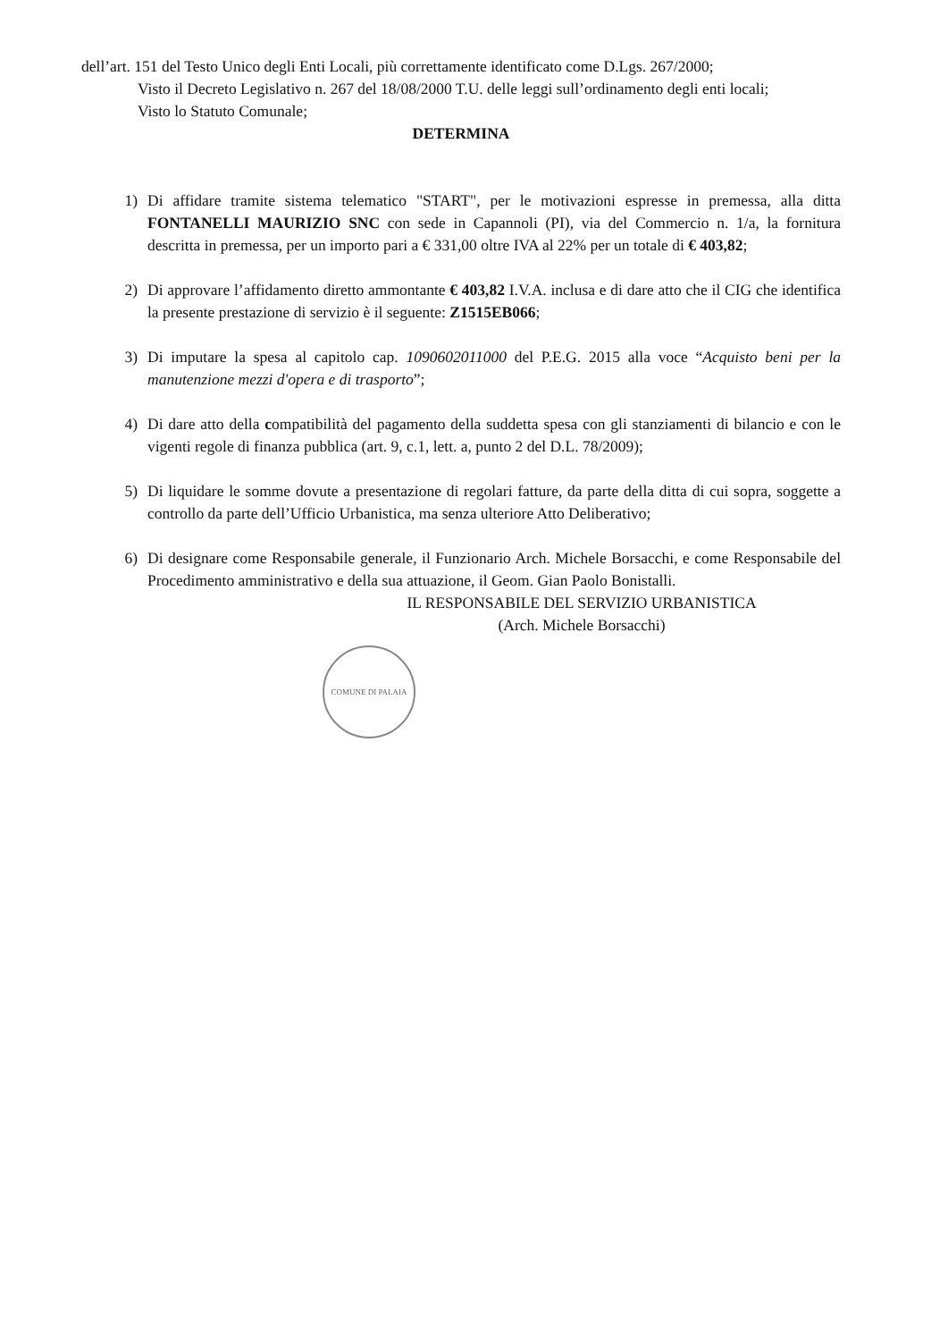dell’art. 151 del Testo Unico degli Enti Locali, più correttamente identificato come D.Lgs. 267/2000;
Visto il Decreto Legislativo n. 267 del 18/08/2000 T.U. delle leggi sull’ordinamento degli enti locali;
Visto lo Statuto Comunale;
DETERMINA
1) Di affidare tramite sistema telematico "START", per le motivazioni espresse in premessa, alla ditta FONTANELLI MAURIZIO SNC con sede in Capannoli (PI), via del Commercio n. 1/a, la fornitura descritta in premessa, per un importo pari a € 331,00 oltre IVA al 22% per un totale di € 403,82;
2) Di approvare l’affidamento diretto ammontante € 403,82 I.V.A. inclusa e di dare atto che il CIG che identifica la presente prestazione di servizio è il seguente: Z1515EB066;
3) Di imputare la spesa al capitolo cap. 1090602011000 del P.E.G. 2015 alla voce “Acquisto beni per la manutenzione mezzi d'opera e di trasporto”;
4) Di dare atto della compatibilità del pagamento della suddetta spesa con gli stanziamenti di bilancio e con le vigenti regole di finanza pubblica (art. 9, c.1, lett. a, punto 2 del D.L. 78/2009);
5) Di liquidare le somme dovute a presentazione di regolari fatture, da parte della ditta di cui sopra, soggette a controllo da parte dell’Ufficio Urbanistica, ma senza ulteriore Atto Deliberativo;
6) Di designare come Responsabile generale, il Funzionario Arch. Michele Borsacchi, e come Responsabile del Procedimento amministrativo e della sua attuazione, il Geom. Gian Paolo Bonistalli.
IL RESPONSABILE DEL SERVIZIO URBANISTICA
(Arch. Michele Borsacchi)
COMUNE DI PALAIA